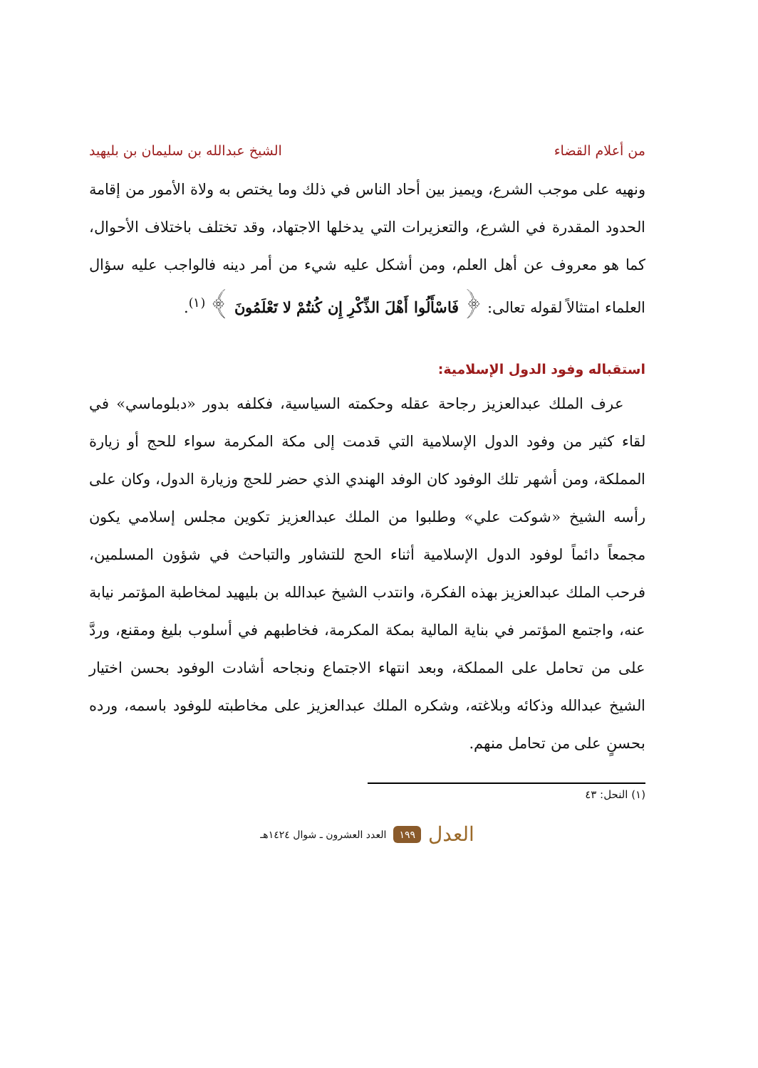من أعلام القضاء الشيخ عبدالله بن سليمان بن بليهيد
ونهيه على موجب الشرع، ويميز بين أحاد الناس في ذلك وما يختص به ولاة الأمور من إقامة الحدود المقدرة في الشرع، والتعزيرات التي يدخلها الاجتهاد، وقد تختلف باختلاف الأحوال، كما هو معروف عن أهل العلم، ومن أشكل عليه شيء من أمر دينه فالواجب عليه سؤال العلماء امتثالاً لقوله تعالى: ﴿ فَاسْأَلُوا أَهْلَ الذِّكْرِ إِن كُنتُمْ لا تَعْلَمُونَ ﴾ <sup>(١)</sup>.
استقباله وفود الدول الإسلامية:
عرف الملك عبدالعزيز رجاحة عقله وحكمته السياسية، فكلفه بدور «دبلوماسي» في لقاء كثير من وفود الدول الإسلامية التي قدمت إلى مكة المكرمة سواء للحج أو زيارة المملكة، ومن أشهر تلك الوفود كان الوفد الهندي الذي حضر للحج وزيارة الدول، وكان على رأسه الشيخ «شوكت علي» وطلبوا من الملك عبدالعزيز تكوين مجلس إسلامي يكون مجمعاً دائماً لوفود الدول الإسلامية أثناء الحج للتشاور والتباحث في شؤون المسلمين، فرحب الملك عبدالعزيز بهذه الفكرة، وانتدب الشيخ عبدالله بن بليهيد لمخاطبة المؤتمر نيابة عنه، واجتمع المؤتمر في بناية المالية بمكة المكرمة، فخاطبهم في أسلوب بليغ ومقنع، وردَّ على من تحامل على المملكة، وبعد انتهاء الاجتماع ونجاحه أشادت الوفود بحسن اختيار الشيخ عبدالله وذكائه وبلاغته، وشكره الملك عبدالعزيز على مخاطبته للوفود باسمه، ورده بحسنٍ على من تحامل منهم.
(١) النحل: ٤٣
العدل ١٩٩ العدد العشرون ـ شوال ١٤٢٤هـ